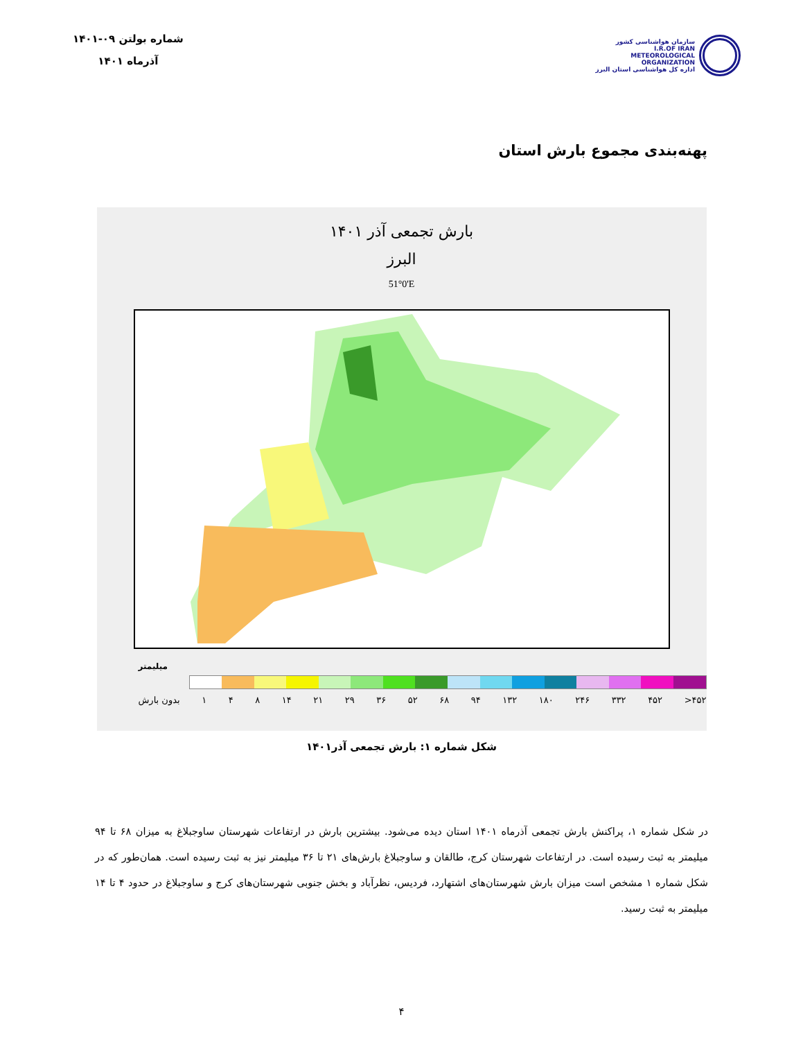سازمان هواشناسی کشور
I.R.OF IRAN
METEOROLOGICAL
ORGANIZATION
اداره کل هواشناسی استان البرز
شماره بولتن ۰۹-۱۴۰۱
آذرماه ۱۴۰۱
پهنه‌بندی مجموع بارش استان
بارش تجمعی آذر ۱۴۰۱
البرز
51°0'E
میلیمتر
بدون بارش ۱ ۴ ۸ ۱۴ ۲۱ ۲۹ ۳۶ ۵۲ ۶۸ ۹۴ ۱۳۲ ۱۸۰ ۲۴۶ ۳۳۲ ۴۵۲ >۴۵۲
شکل شماره ۱: بارش تجمعی آذر۱۴۰۱
در شکل شماره ۱، پراکنش بارش تجمعی آذرماه ۱۴۰۱ استان دیده می‌شود. بیشترین بارش در ارتفاعات شهرستان ساوجبلاغ به میزان ۶۸ تا ۹۴ میلیمتر به ثبت رسیده است. در ارتفاعات شهرستان کرج، طالقان و ساوجبلاغ بارش‌های ۲۱ تا ۳۶ میلیمتر نیز به ثبت رسیده است. همان‌طور که در شکل شماره ۱ مشخص است میزان بارش شهرستان‌های اشتهارد، فردیس، نظرآباد و بخش جنوبی شهرستان‌های کرج و ساوجبلاغ در حدود ۴ تا ۱۴ میلیمتر به ثبت رسید.
۴